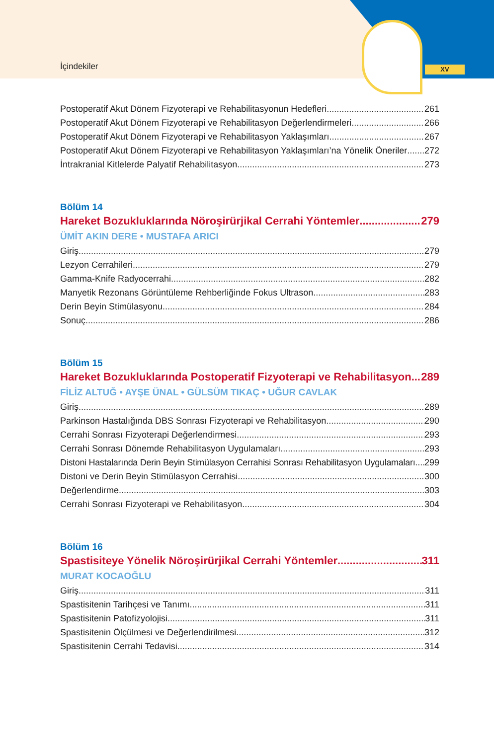İçindekiler XV
Postoperatif Akut Dönem Fizyoterapi ve Rehabilitasyonun Hedefleri 261
Postoperatif Akut Dönem Fizyoterapi ve Rehabilitasyon Değerlendirmeleri 266
Postoperatif Akut Dönem Fizyoterapi ve Rehabilitasyon Yaklaşımları 267
Postoperatif Akut Dönem Fizyoterapi ve Rehabilitasyon Yaklaşımları’na Yönelik Öneriler 272
İntrakranial Kitlelerde Palyatif Rehabilitasyon 273
Bölüm 14
Hareket Bozukluklarında Nöroşirürjikal Cerrahi Yöntemler 279
ÜMİT AKIN DERE • MUSTAFA ARICI
Giriş 279
Lezyon Cerrahileri 279
Gamma-Knife Radyocerrahi 282
Manyetik Rezonans Görüntüleme Rehberliğinde Fokus Ultrason 283
Derin Beyin Stimülasyonu 284
Sonuç 286
Bölüm 15
Hareket Bozukluklarında Postoperatif Fizyoterapi ve Rehabilitasyon 289
FİLİZ ALTUĞ • AYŞE ÜNAL • GÜLSÜM TIKAÇ • UĞUR CAVLAK
Giriş 289
Parkinson Hastalığında DBS Sonrası Fizyoterapi ve Rehabilitasyon 290
Cerrahi Sonrası Fizyoterapi Değerlendirmesi 293
Cerrahi Sonrası Dönemde Rehabilitasyon Uygulamaları 293
Distoni Hastalarında Derin Beyin Stimülasyon Cerrahisi Sonrası Rehabilitasyon Uygulamaları 299
Distoni ve Derin Beyin Stimülasyon Cerrahisi 300
Değerlendirme 303
Cerrahi Sonrası Fizyoterapi ve Rehabilitasyon 304
Bölüm 16
Spastisiteye Yönelik Nöroşirürjikal Cerrahi Yöntemler 311
MURAT KOCAOĞLU
Giriş 311
Spastisitenin Tarihçesi ve Tanımı 311
Spastisitenin Patofizyolojisi 311
Spastisitenin Ölçülmesi ve Değerlendirilmesi 312
Spastisitenin Cerrahi Tedavisi 314